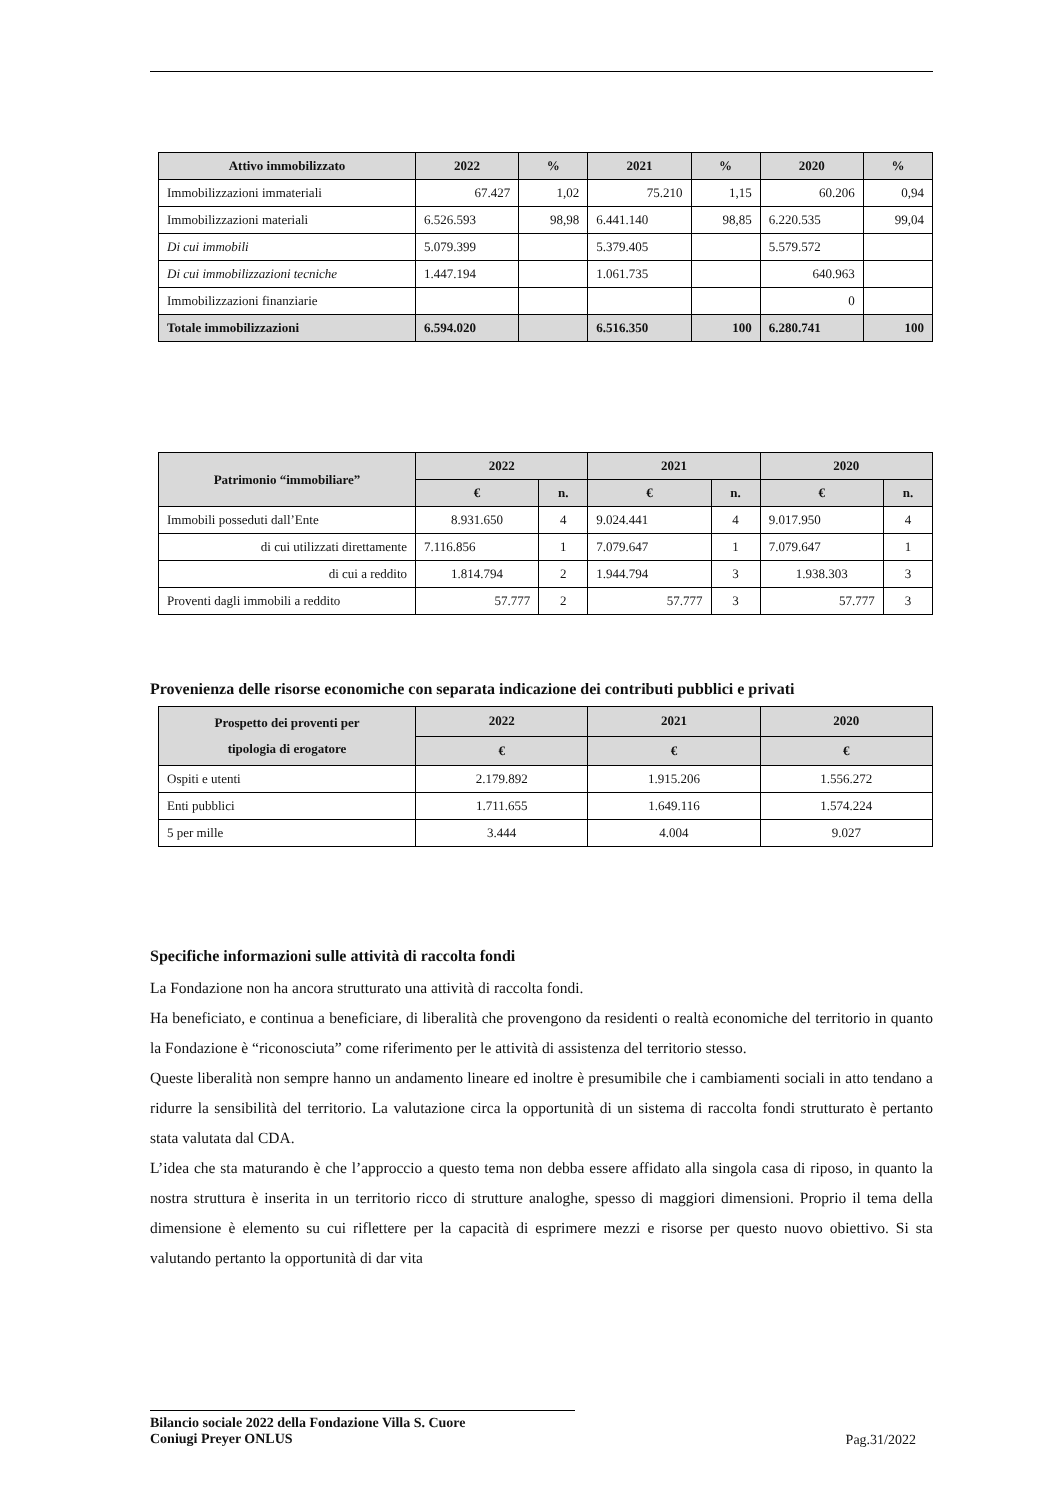| Attivo immobilizzato | 2022 | % | 2021 | % | 2020 | % |
| --- | --- | --- | --- | --- | --- | --- |
| Immobilizzazioni immateriali | 67.427 | 1,02 | 75.210 | 1,15 | 60.206 | 0,94 |
| Immobilizzazioni materiali | 6.526.593 | 98,98 | 6.441.140 | 98,85 | 6.220.535 | 99,04 |
| Di cui immobili | 5.079.399 | | 5.379.405 | | 5.579.572 | |
| Di cui immobilizzazioni tecniche | 1.447.194 | | 1.061.735 | | 640.963 | |
| Immobilizzazioni finanziarie | | | | | 0 | |
| Totale immobilizzazioni | 6.594.020 | | 6.516.350 | 100 | 6.280.741 | 100 |
| Patrimonio “immobiliare” | 2022 | | 2021 | | 2020 | |
| --- | --- | --- | --- | --- | --- | --- |
| | € | n. | € | n. | € | n. |
| Immobili posseduti dall’Ente | 8.931.650 | 4 | 9.024.441 | 4 | 9.017.950 | 4 |
| di cui utilizzati direttamente | 7.116.856 | 1 | 7.079.647 | 1 | 7.079.647 | 1 |
| di cui a reddito | 1.814.794 | 2 | 1.944.794 | 3 | 1.938.303 | 3 |
| Proventi dagli immobili a reddito | 57.777 | 2 | 57.777 | 3 | 57.777 | 3 |
Provenienza delle risorse economiche con separata indicazione dei contributi pubblici e privati
| Prospetto dei proventi per tipologia di erogatore | 2022 | 2021 | 2020 |
| --- | --- | --- | --- |
| | € | € | € |
| Ospiti e utenti | 2.179.892 | 1.915.206 | 1.556.272 |
| Enti pubblici | 1.711.655 | 1.649.116 | 1.574.224 |
| 5 per mille | 3.444 | 4.004 | 9.027 |
Specifiche informazioni sulle attività di raccolta fondi
La Fondazione non ha ancora strutturato una attività di raccolta fondi.
Ha beneficiato, e continua a beneficiare, di liberalità che provengono da residenti o realtà economiche del territorio in quanto la Fondazione è “riconosciuta” come riferimento per le attività di assistenza del territorio stesso.
Queste liberalità non sempre hanno un andamento lineare ed inoltre è presumibile che i cambiamenti sociali in atto tendano a ridurre la sensibilità del territorio. La valutazione circa la opportunità di un sistema di raccolta fondi strutturato è pertanto stata valutata dal CDA.
L’idea che sta maturando è che l’approccio a questo tema non debba essere affidato alla singola casa di riposo, in quanto la nostra struttura è inserita in un territorio ricco di strutture analoghe, spesso di maggiori dimensioni. Proprio il tema della dimensione è elemento su cui riflettere per la capacità di esprimere mezzi e risorse per questo nuovo obiettivo. Si sta valutando pertanto la opportunità di dar vita
Bilancio sociale 2022 della Fondazione Villa S. Cuore
Coniugi Preyer ONLUS
Pag.31/2022